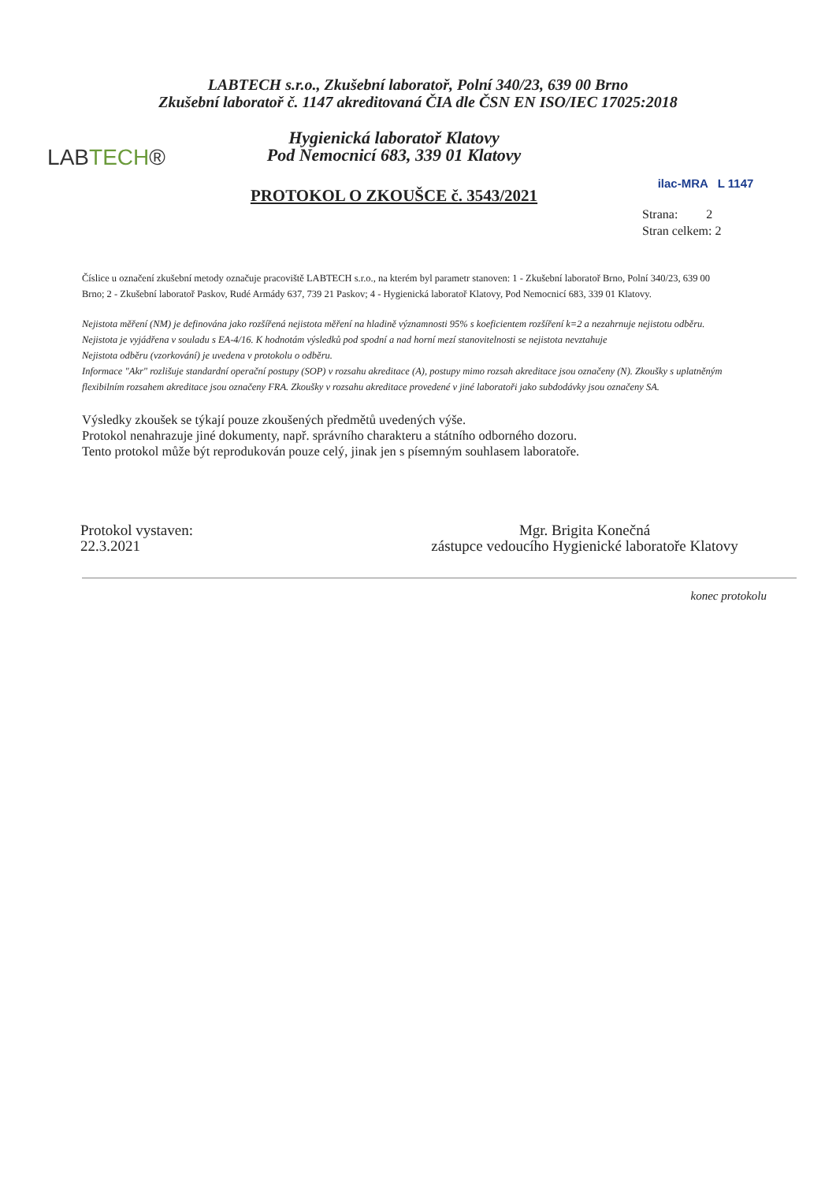LABTECH s.r.o., Zkušební laboratoř, Polní 340/23, 639 00 Brno
Zkušební laboratoř č. 1147 akreditovaná ČIA dle ČSN EN ISO/IEC 17025:2018
LABTECH®
Hygienická laboratoř Klatovy
Pod Nemocnicí 683, 339 01 Klatovy
PROTOKOL O ZKOUŠCE č. 3543/2021
ilac-MRA L 1147
Strana: 2
Stran celkem: 2
Číslice u označení zkušební metody označuje pracoviště LABTECH s.r.o., na kterém byl parametr stanoven: 1 - Zkušební laboratoř Brno, Polní 340/23, 639 00 Brno; 2 - Zkušební laboratoř Paskov, Rudé Armády 637, 739 21 Paskov; 4 - Hygienická laboratoř Klatovy, Pod Nemocnicí 683, 339 01 Klatovy.
Nejistota měření (NM) je definována jako rozšířená nejistota měření na hladině významnosti 95% s koeficientem rozšíření k=2 a nezahrnuje nejistotu odběru. Nejistota je vyjádřena v souladu s EA-4/16. K hodnotám výsledků pod spodní a nad horní mezí stanovitelnosti se nejistota nevztahuje
Nejistota odběru (vzorkování) je uvedena v protokolu o odběru.
Informace "Akr" rozlišuje standardní operační postupy (SOP) v rozsahu akreditace (A), postupy mimo rozsah akreditace jsou označeny (N). Zkoušky s uplatněným flexibilním rozsahem akreditace jsou označeny FRA. Zkoušky v rozsahu akreditace provedené v jiné laboratoři jako subdodávky jsou označeny SA.
Výsledky zkoušek se týkají pouze zkoušených předmětů uvedených výše.
Protokol nenahrazuje jiné dokumenty, např. správního charakteru a státního odborného dozoru.
Tento protokol může být reprodukován pouze celý, jinak jen s písemným souhlasem laboratoře.
Protokol vystaven:
22.3.2021
Mgr. Brigita Konečná
zástupce vedoucího Hygienické laboratoře Klatovy
konec protokolu